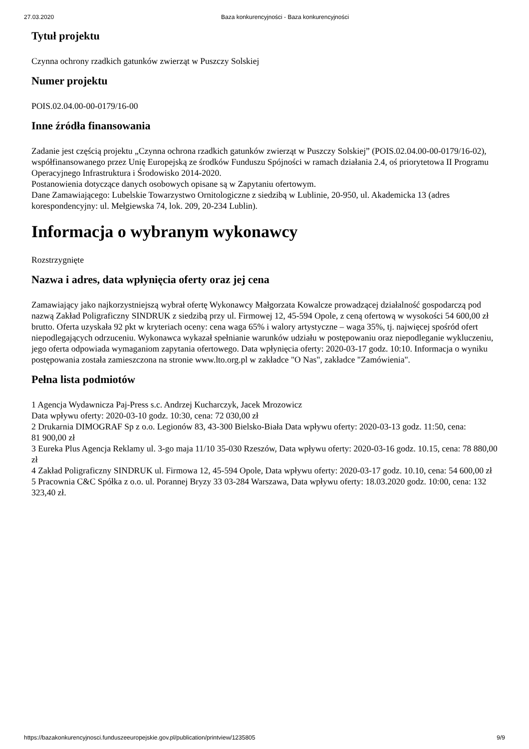27.03.2020 Baza konkurencyjności - Baza konkurencyjności
Tytuł projektu
Czynna ochrony rzadkich gatunków zwierząt w Puszczy Solskiej
Numer projektu
POIS.02.04.00-00-0179/16-00
Inne źródła finansowania
Zadanie jest częścią projektu „Czynna ochrona rzadkich gatunków zwierząt w Puszczy Solskiej” (POIS.02.04.00-00-0179/16-02), współfinansowanego przez Unię Europejską ze środków Funduszu Spójności w ramach działania 2.4, oś priorytetowa II Programu Operacyjnego Infrastruktura i Środowisko 2014-2020.
Postanowienia dotyczące danych osobowych opisane są w Zapytaniu ofertowym.
Dane Zamawiającego: Lubelskie Towarzystwo Ornitologiczne z siedzibą w Lublinie, 20-950, ul. Akademicka 13 (adres korespondencyjny: ul. Mełgiewska 74, lok. 209, 20-234 Lublin).
Informacja o wybranym wykonawcy
Rozstrzygnięte
Nazwa i adres, data wpłynięcia oferty oraz jej cena
Zamawiający jako najkorzystniejszą wybrał ofertę Wykonawcy Małgorzata Kowalcze prowadzącej działalność gospodarczą pod nazwą Zakład Poligraficzny SINDRUK z siedzibą przy ul. Firmowej 12, 45-594 Opole, z ceną ofertową w wysokości 54 600,00 zł brutto. Oferta uzyskała 92 pkt w kryteriach oceny: cena waga 65% i walory artystyczne – waga 35%, tj. najwięcej spośród ofert niepodlegających odrzuceniu. Wykonawca wykazał spełnianie warunków udziału w postępowaniu oraz niepodleganie wykluczeniu, jego oferta odpowiada wymaganiom zapytania ofertowego. Data wpłynięcia oferty: 2020-03-17 godz. 10:10. Informacja o wyniku postępowania została zamieszczona na stronie www.lto.org.pl w zakładce "O Nas", zakładce "Zamówienia".
Pełna lista podmiotów
1 Agencja Wydawnicza Paj-Press s.c. Andrzej Kucharczyk, Jacek Mrozowicz
Data wpływu oferty: 2020-03-10 godz. 10:30, cena: 72 030,00 zł
2 Drukarnia DIMOGRAF Sp z o.o. Legionów 83, 43-300 Bielsko-Biała Data wpływu oferty: 2020-03-13 godz. 11:50, cena:
81 900,00 zł
3 Eureka Plus Agencja Reklamy ul. 3-go maja 11/10 35-030 Rzeszów, Data wpływu oferty: 2020-03-16 godz. 10.15, cena: 78 880,00 zł
4 Zakład Poligraficzny SINDRUK ul. Firmowa 12, 45-594 Opole, Data wpływu oferty: 2020-03-17 godz. 10.10, cena: 54 600,00 zł
5 Pracownia C&C Spółka z o.o. ul. Porannej Bryzy 33 03-284 Warszawa, Data wpływu oferty: 18.03.2020 godz. 10:00, cena: 132 323,40 zł.
https://bazakonkurencyjnosci.funduszeeuropejskie.gov.pl/publication/printview/1235805 9/9